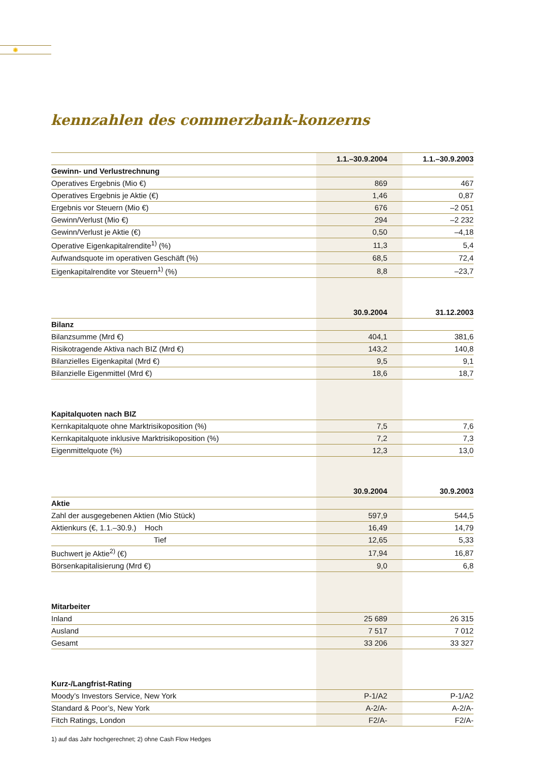✺
kennzahlen des commerzbank-konzerns
| | 1.1.–30.9.2004 | 1.1.–30.9.2003 |
| --- | --- | --- |
| Gewinn- und Verlustrechnung | | |
| Operatives Ergebnis (Mio €) | 869 | 467 |
| Operatives Ergebnis je Aktie (€) | 1,46 | 0,87 |
| Ergebnis vor Steuern (Mio €) | 676 | –2 051 |
| Gewinn/Verlust (Mio €) | 294 | –2 232 |
| Gewinn/Verlust je Aktie (€) | 0,50 | –4,18 |
| Operative Eigenkapitalrendite<sup>1)</sup> (%) | 11,3 | 5,4 |
| Aufwandsquote im operativen Geschäft (%) | 68,5 | 72,4 |
| Eigenkapitalrendite vor Steuern<sup>1)</sup> (%) | 8,8 | –23,7 |
| | 30.9.2004 | 31.12.2003 |
| Bilanz | | |
| Bilanzsumme (Mrd €) | 404,1 | 381,6 |
| Risikotragende Aktiva nach BIZ (Mrd €) | 143,2 | 140,8 |
| Bilanzielles Eigenkapital (Mrd €) | 9,5 | 9,1 |
| Bilanzielle Eigenmittel (Mrd €) | 18,6 | 18,7 |
| Kapitalquoten nach BIZ | | |
| Kernkapitalquote ohne Marktrisikoposition (%) | 7,5 | 7,6 |
| Kernkapitalquote inklusive Marktrisikoposition (%) | 7,2 | 7,3 |
| Eigenmittelquote (%) | 12,3 | 13,0 |
| | 30.9.2004 | 30.9.2003 |
| Aktie | | |
| Zahl der ausgegebenen Aktien (Mio Stück) | 597,9 | 544,5 |
| Aktienkurs (€, 1.1.–30.9.) Hoch | 16,49 | 14,79 |
| Tief | 12,65 | 5,33 |
| Buchwert je Aktie<sup>2)</sup> (€) | 17,94 | 16,87 |
| Börsenkapitalisierung (Mrd €) | 9,0 | 6,8 |
| Mitarbeiter | | |
| Inland | 25 689 | 26 315 |
| Ausland | 7 517 | 7 012 |
| Gesamt | 33 206 | 33 327 |
| Kurz-/Langfrist-Rating | | |
| Moody’s Investors Service, New York | P-1/A2 | P-1/A2 |
| Standard & Poor’s, New York | A-2/A- | A-2/A- |
| Fitch Ratings, London | F2/A- | F2/A- |
1) auf das Jahr hochgerechnet; 2) ohne Cash Flow Hedges